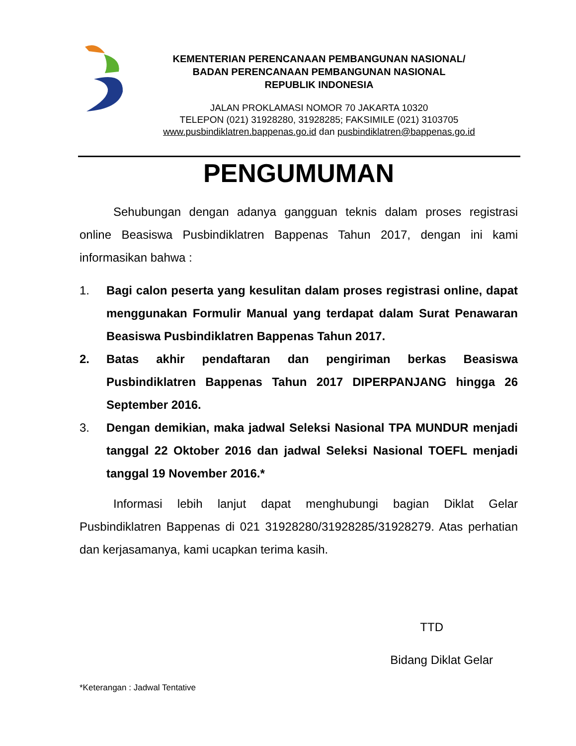KEMENTERIAN PERENCANAAN PEMBANGUNAN NASIONAL/
BADAN PERENCANAAN PEMBANGUNAN NASIONAL
REPUBLIK INDONESIA
JALAN PROKLAMASI NOMOR 70 JAKARTA 10320
TELEPON (021) 31928280, 31928285; FAKSIMILE (021) 3103705
www.pusbindiklatren.bappenas.go.id dan pusbindiklatren@bappenas.go.id
PENGUMUMAN
Sehubungan dengan adanya gangguan teknis dalam proses registrasi online Beasiswa Pusbindiklatren Bappenas Tahun 2017, dengan ini kami informasikan bahwa :
1. Bagi calon peserta yang kesulitan dalam proses registrasi online, dapat menggunakan Formulir Manual yang terdapat dalam Surat Penawaran Beasiswa Pusbindiklatren Bappenas Tahun 2017.
2. Batas akhir pendaftaran dan pengiriman berkas Beasiswa Pusbindiklatren Bappenas Tahun 2017 DIPERPANJANG hingga 26 September 2016.
3. Dengan demikian, maka jadwal Seleksi Nasional TPA MUNDUR menjadi tanggal 22 Oktober 2016 dan jadwal Seleksi Nasional TOEFL menjadi tanggal 19 November 2016.*
Informasi lebih lanjut dapat menghubungi bagian Diklat Gelar Pusbindiklatren Bappenas di 021 31928280/31928285/31928279. Atas perhatian dan kerjasamanya, kami ucapkan terima kasih.
TTD
Bidang Diklat Gelar
*Keterangan : Jadwal Tentative